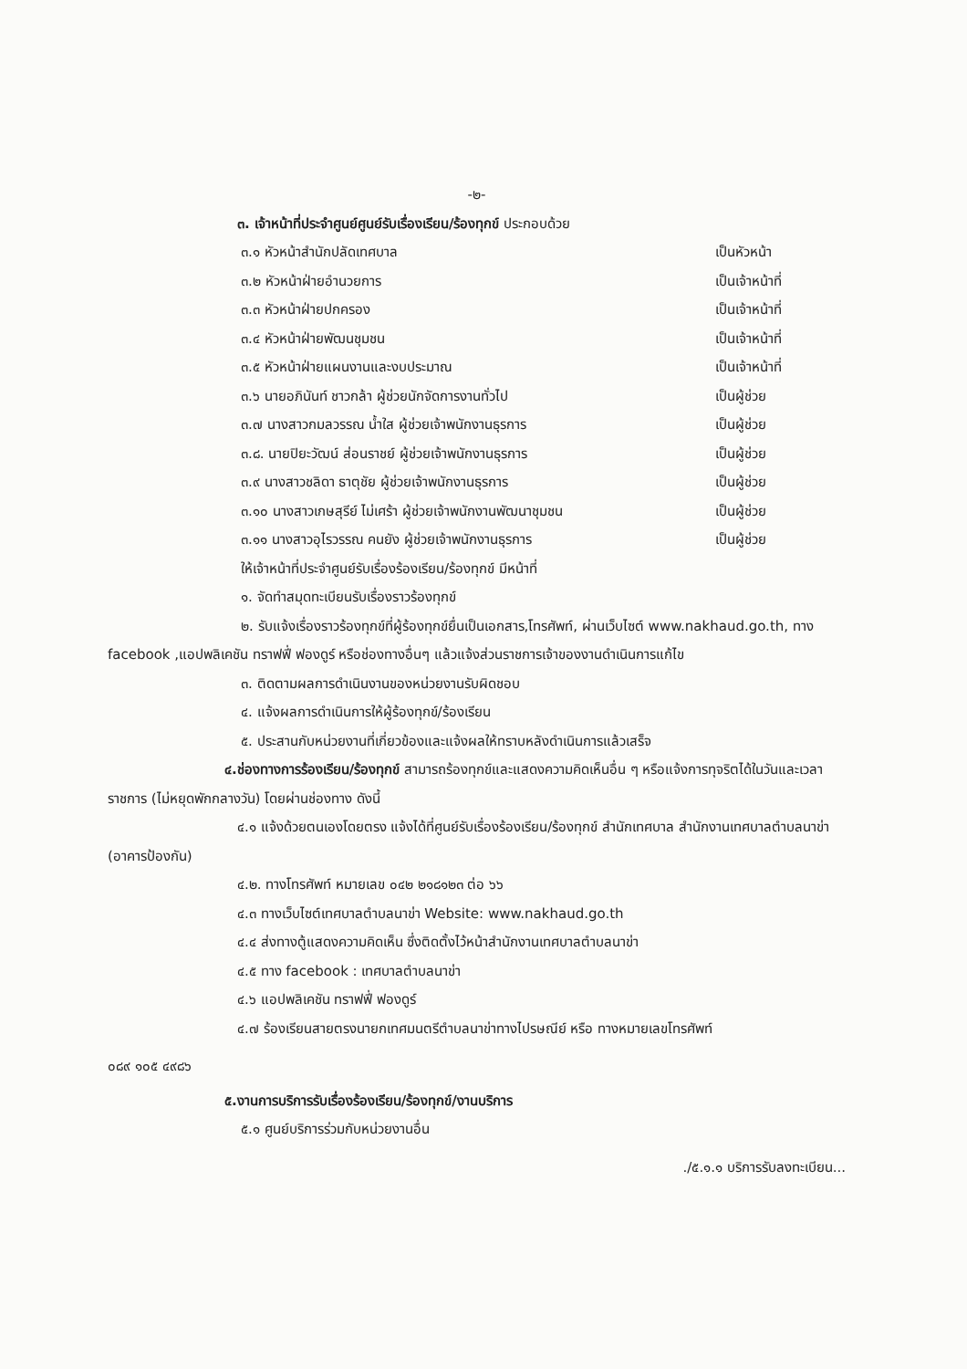-๒-
๓. เจ้าหน้าที่ประจำศูนย์ศูนย์รับเรื่องเรียน/ร้องทุกข์ ประกอบด้วย
๓.๑ หัวหน้าสำนักปลัดเทศบาล เป็นหัวหน้า
๓.๒ หัวหน้าฝ่ายอำนวยการ เป็นเจ้าหน้าที่
๓.๓ หัวหน้าฝ่ายปกครอง เป็นเจ้าหน้าที่
๓.๔ หัวหน้าฝ่ายพัฒนชุมชน เป็นเจ้าหน้าที่
๓.๕ หัวหน้าฝ่ายแผนงานและงบประมาณ เป็นเจ้าหน้าที่
๓.๖ นายอภินันท์ ชาวกล้า ผู้ช่วยนักจัดการงานทั่วไป เป็นผู้ช่วย
๓.๗ นางสาวกมลวรรณ น้ำใส ผู้ช่วยเจ้าพนักงานธุรการ เป็นผู้ช่วย
๓.๘. นายปิยะวัฒน์ ส่อนราชย์ ผู้ช่วยเจ้าพนักงานธุรการ เป็นผู้ช่วย
๓.๙ นางสาวชลิดา ธาตุชัย ผู้ช่วยเจ้าพนักงานธุรการ เป็นผู้ช่วย
๓.๑๐ นางสาวเกษสุรีย์ ไม่เศร้า ผู้ช่วยเจ้าพนักงานพัฒนาชุมชน เป็นผู้ช่วย
๓.๑๑ นางสาวอุไรวรรณ คนยัง ผู้ช่วยเจ้าพนักงานธุรการ เป็นผู้ช่วย
ให้เจ้าหน้าที่ประจำศูนย์รับเรื่องร้องเรียน/ร้องทุกข์ มีหน้าที่
๑. จัดทำสมุดทะเบียนรับเรื่องราวร้องทุกข์
๒. รับแจ้งเรื่องราวร้องทุกข์ที่ผู้ร้องทุกข์ยื่นเป็นเอกสาร,โทรศัพท์, ผ่านเว็บไซต์ www.nakhaud.go.th, ทาง facebook ,แอปพลิเคชัน ทราฟฟี่ ฟองดูร์ หรือช่องทางอื่นๆ แล้วแจ้งส่วนราชการเจ้าของงานดำเนินการแก้ไข
๓. ติดตามผลการดำเนินงานของหน่วยงานรับผิดชอบ
๔. แจ้งผลการดำเนินการให้ผู้ร้องทุกข์/ร้องเรียน
๕. ประสานกับหน่วยงานที่เกี่ยวข้องและแจ้งผลให้ทราบหลังดำเนินการแล้วเสร็จ
๔.ช่องทางการร้องเรียน/ร้องทุกข์ สามารถร้องทุกข์และแสดงความคิดเห็นอื่น ๆ หรือแจ้งการทุจริตได้ในวันและเวลาราชการ (ไม่หยุดพักกลางวัน) โดยผ่านช่องทาง ดังนี้
๔.๑ แจ้งด้วยตนเองโดยตรง แจ้งได้ที่ศูนย์รับเรื่องร้องเรียน/ร้องทุกข์ สำนักเทศบาล สำนักงานเทศบาลตำบลนาข่า (อาคารป้องกัน)
๔.๒. ทางโทรศัพท์ หมายเลข ๐๔๒ ๒๑๘๑๒๓ ต่อ ๖๖
๔.๓ ทางเว็บไซต์เทศบาลตำบลนาข่า Website: www.nakhaud.go.th
๔.๔ ส่งทางตู้แสดงความคิดเห็น ซึ่งติดตั้งไว้หน้าสำนักงานเทศบาลตำบลนาข่า
๔.๕ ทาง facebook : เทศบาลตำบลนาข่า
๔.๖ แอปพลิเคชัน ทราฟฟี่ ฟองดูร์
๔.๗ ร้องเรียนสายตรงนายกเทศมนตรีตำบลนาข่าทางไปรษณีย์ หรือ ทางหมายเลขโทรศัพท์
๐๘๙ ๑๐๕ ๔๙๘๖
๕.งานการบริการรับเรื่องร้องเรียน/ร้องทุกข์/งานบริการ
๕.๑ ศูนย์บริการร่วมกับหน่วยงานอื่น
./๕.๑.๑ บริการรับลงทะเบียน...